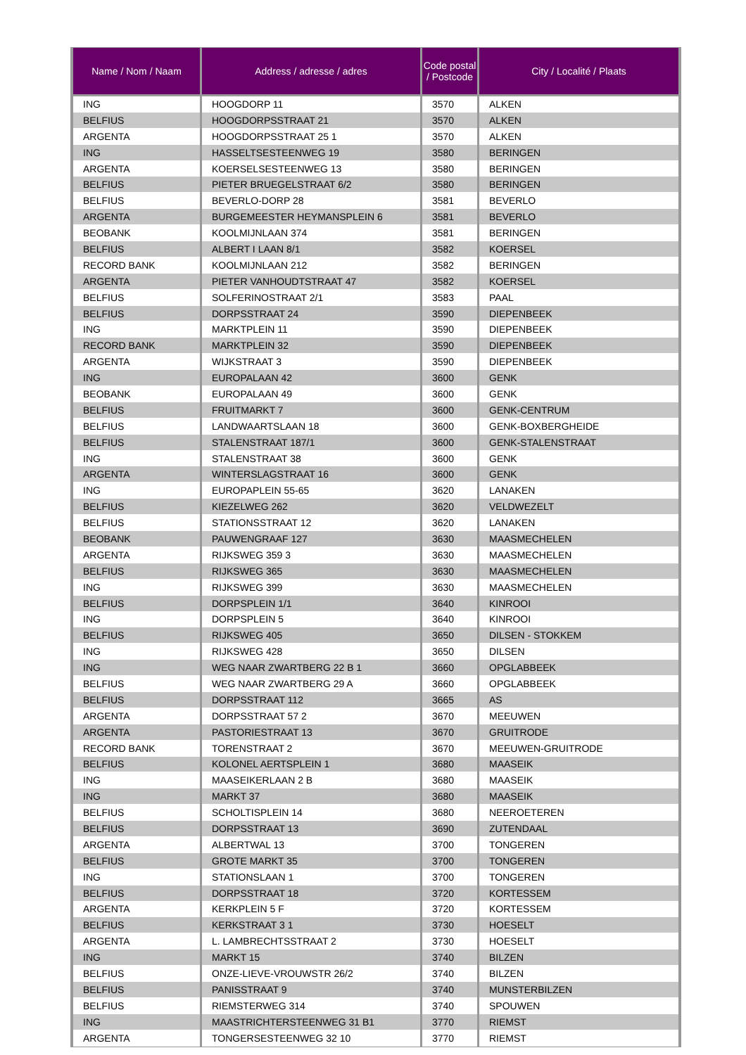| Name / Nom / Naam | Address / adresse / adres | Code postal / Postcode | City / Localité / Plaats |
| --- | --- | --- | --- |
| ING | HOOGDORP 11 | 3570 | ALKEN |
| BELFIUS | HOOGDORPSSTRAAT 21 | 3570 | ALKEN |
| ARGENTA | HOOGDORPSSTRAAT 25 1 | 3570 | ALKEN |
| ING | HASSELTSESTEENWEG 19 | 3580 | BERINGEN |
| ARGENTA | KOERSELSESTEENWEG 13 | 3580 | BERINGEN |
| BELFIUS | PIETER BRUEGELSTRAAT 6/2 | 3580 | BERINGEN |
| BELFIUS | BEVERLO-DORP 28 | 3581 | BEVERLO |
| ARGENTA | BURGEMEESTER HEYMANSPLEIN 6 | 3581 | BEVERLO |
| BEOBANK | KOOLMIJNLAAN 374 | 3581 | BERINGEN |
| BELFIUS | ALBERT I LAAN 8/1 | 3582 | KOERSEL |
| RECORD BANK | KOOLMIJNLAAN 212 | 3582 | BERINGEN |
| ARGENTA | PIETER VANHOUDTSTRAAT 47 | 3582 | KOERSEL |
| BELFIUS | SOLFERINOSTRAAT 2/1 | 3583 | PAAL |
| BELFIUS | DORPSSTRAAT 24 | 3590 | DIEPENBEEK |
| ING | MARKTPLEIN 11 | 3590 | DIEPENBEEK |
| RECORD BANK | MARKTPLEIN 32 | 3590 | DIEPENBEEK |
| ARGENTA | WIJKSTRAAT 3 | 3590 | DIEPENBEEK |
| ING | EUROPALAAN 42 | 3600 | GENK |
| BEOBANK | EUROPALAAN 49 | 3600 | GENK |
| BELFIUS | FRUITMARKT 7 | 3600 | GENK-CENTRUM |
| BELFIUS | LANDWAARTSLAAN 18 | 3600 | GENK-BOXBERGHEIDE |
| BELFIUS | STALENSTRAAT 187/1 | 3600 | GENK-STALENSTRAAT |
| ING | STALENSTRAAT 38 | 3600 | GENK |
| ARGENTA | WINTERSLAGSTRAAT 16 | 3600 | GENK |
| ING | EUROPAPLEIN 55-65 | 3620 | LANAKEN |
| BELFIUS | KIEZELWEG 262 | 3620 | VELDWEZELT |
| BELFIUS | STATIONSSTRAAT 12 | 3620 | LANAKEN |
| BEOBANK | PAUWENGRAAF 127 | 3630 | MAASMECHELEN |
| ARGENTA | RIJKSWEG 359 3 | 3630 | MAASMECHELEN |
| BELFIUS | RIJKSWEG 365 | 3630 | MAASMECHELEN |
| ING | RIJKSWEG 399 | 3630 | MAASMECHELEN |
| BELFIUS | DORPSPLEIN 1/1 | 3640 | KINROOI |
| ING | DORPSPLEIN 5 | 3640 | KINROOI |
| BELFIUS | RIJKSWEG 405 | 3650 | DILSEN - STOKKEM |
| ING | RIJKSWEG 428 | 3650 | DILSEN |
| ING | WEG NAAR ZWARTBERG 22 B 1 | 3660 | OPGLABBEEK |
| BELFIUS | WEG NAAR ZWARTBERG 29 A | 3660 | OPGLABBEEK |
| BELFIUS | DORPSSTRAAT 112 | 3665 | AS |
| ARGENTA | DORPSSTRAAT 57 2 | 3670 | MEEUWEN |
| ARGENTA | PASTORIESTRAAT 13 | 3670 | GRUITRODE |
| RECORD BANK | TORENSTRAAT 2 | 3670 | MEEUWEN-GRUITRODE |
| BELFIUS | KOLONEL AERTSPLEIN 1 | 3680 | MAASEIK |
| ING | MAASEIKERLAAN 2 B | 3680 | MAASEIK |
| ING | MARKT 37 | 3680 | MAASEIK |
| BELFIUS | SCHOLTISPLEIN 14 | 3680 | NEEROETEREN |
| BELFIUS | DORPSSTRAAT 13 | 3690 | ZUTENDAAL |
| ARGENTA | ALBERTWAL 13 | 3700 | TONGEREN |
| BELFIUS | GROTE MARKT 35 | 3700 | TONGEREN |
| ING | STATIONSLAAN 1 | 3700 | TONGEREN |
| BELFIUS | DORPSSTRAAT 18 | 3720 | KORTESSEM |
| ARGENTA | KERKPLEIN 5 F | 3720 | KORTESSEM |
| BELFIUS | KERKSTRAAT 3 1 | 3730 | HOESELT |
| ARGENTA | L. LAMBRECHTSSTRAAT 2 | 3730 | HOESELT |
| ING | MARKT 15 | 3740 | BILZEN |
| BELFIUS | ONZE-LIEVE-VROUWSTR 26/2 | 3740 | BILZEN |
| BELFIUS | PANISSTRAAT 9 | 3740 | MUNSTERBILZEN |
| BELFIUS | RIEMSTERWEG 314 | 3740 | SPOUWEN |
| ING | MAASTRICHTERSTEENWEG 31 B1 | 3770 | RIEMST |
| ARGENTA | TONGERSESTEENWEG 32 10 | 3770 | RIEMST |